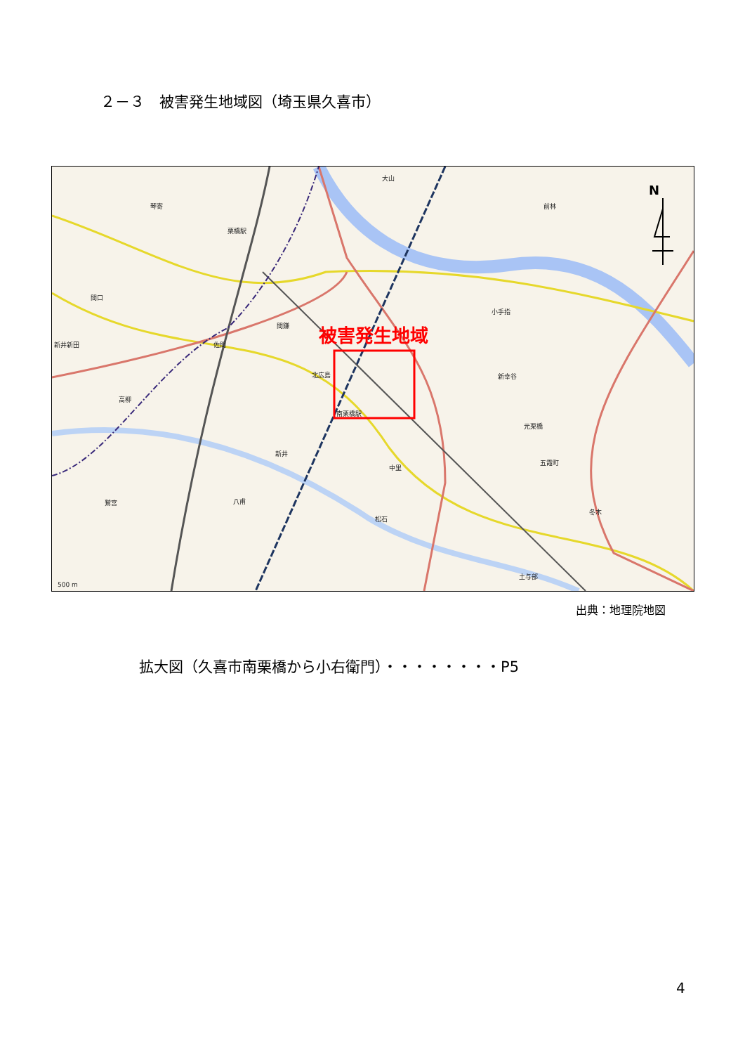２－３　被害発生地域図（埼玉県久喜市）
被害発生地域
N
琴寄
栗橋駅
大山
前林
間口
新井新田
間鎌
佐間
小手指
北広島
新幸谷
高柳
南栗橋駅
元栗橋
新井
中里
五霞町
鷲宮
八甫
松石
冬木
土与部
500 m
出典：地理院地図
拡大図（久喜市南栗橋から小右衛門）・・・・・・・・P5
4